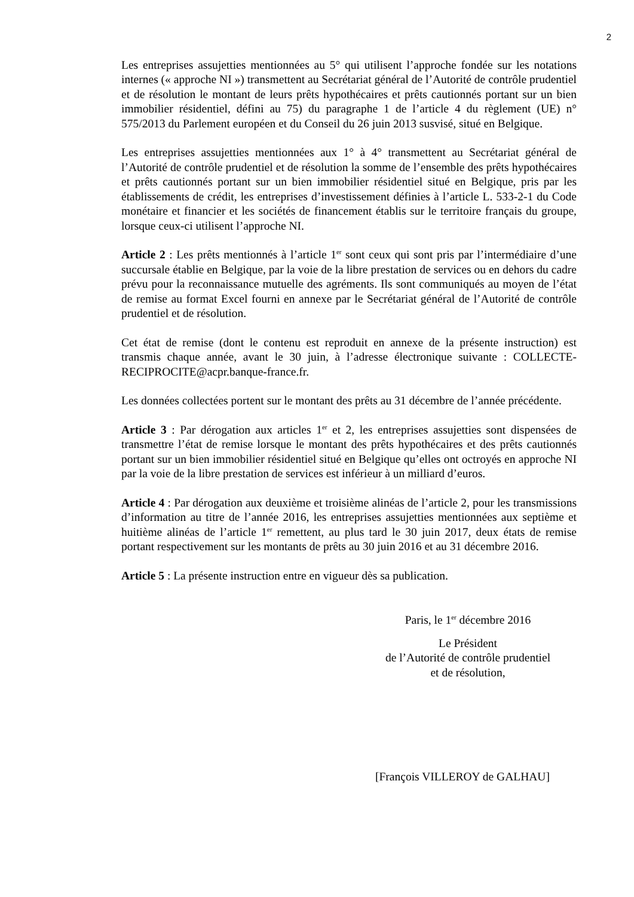2
Les entreprises assujetties mentionnées au 5° qui utilisent l’approche fondée sur les notations internes (« approche NI ») transmettent au Secrétariat général de l’Autorité de contrôle prudentiel et de résolution le montant de leurs prêts hypothécaires et prêts cautionnés portant sur un bien immobilier résidentiel, défini au 75) du paragraphe 1 de l’article 4 du règlement (UE) n° 575/2013 du Parlement européen et du Conseil du 26 juin 2013 susvisé, situé en Belgique.
Les entreprises assujetties mentionnées aux 1° à 4° transmettent au Secrétariat général de l’Autorité de contrôle prudentiel et de résolution la somme de l’ensemble des prêts hypothécaires et prêts cautionnés portant sur un bien immobilier résidentiel situé en Belgique, pris par les établissements de crédit, les entreprises d’investissement définies à l’article L. 533-2-1 du Code monétaire et financier et les sociétés de financement établis sur le territoire français du groupe, lorsque ceux-ci utilisent l’approche NI.
Article 2 : Les prêts mentionnés à l’article 1<sup>er</sup> sont ceux qui sont pris par l’intermédiaire d’une succursale établie en Belgique, par la voie de la libre prestation de services ou en dehors du cadre prévu pour la reconnaissance mutuelle des agréments. Ils sont communiqués au moyen de l’état de remise au format Excel fourni en annexe par le Secrétariat général de l’Autorité de contrôle prudentiel et de résolution.
Cet état de remise (dont le contenu est reproduit en annexe de la présente instruction) est transmis chaque année, avant le 30 juin, à l’adresse électronique suivante : COLLECTE-RECIPROCITE@acpr.banque-france.fr.
Les données collectées portent sur le montant des prêts au 31 décembre de l’année précédente.
Article 3 : Par dérogation aux articles 1<sup>er</sup> et 2, les entreprises assujetties sont dispensées de transmettre l’état de remise lorsque le montant des prêts hypothécaires et des prêts cautionnés portant sur un bien immobilier résidentiel situé en Belgique qu’elles ont octroyés en approche NI par la voie de la libre prestation de services est inférieur à un milliard d’euros.
Article 4 : Par dérogation aux deuxième et troisième alinéas de l’article 2, pour les transmissions d’information au titre de l’année 2016, les entreprises assujetties mentionnées aux septième et huitième alinéas de l’article 1<sup>er</sup> remettent, au plus tard le 30 juin 2017, deux états de remise portant respectivement sur les montants de prêts au 30 juin 2016 et au 31 décembre 2016.
Article 5 : La présente instruction entre en vigueur dès sa publication.
Paris, le 1<sup>er</sup> décembre 2016
Le Président
de l’Autorité de contrôle prudentiel
et de résolution,
[François VILLEROY de GALHAU]